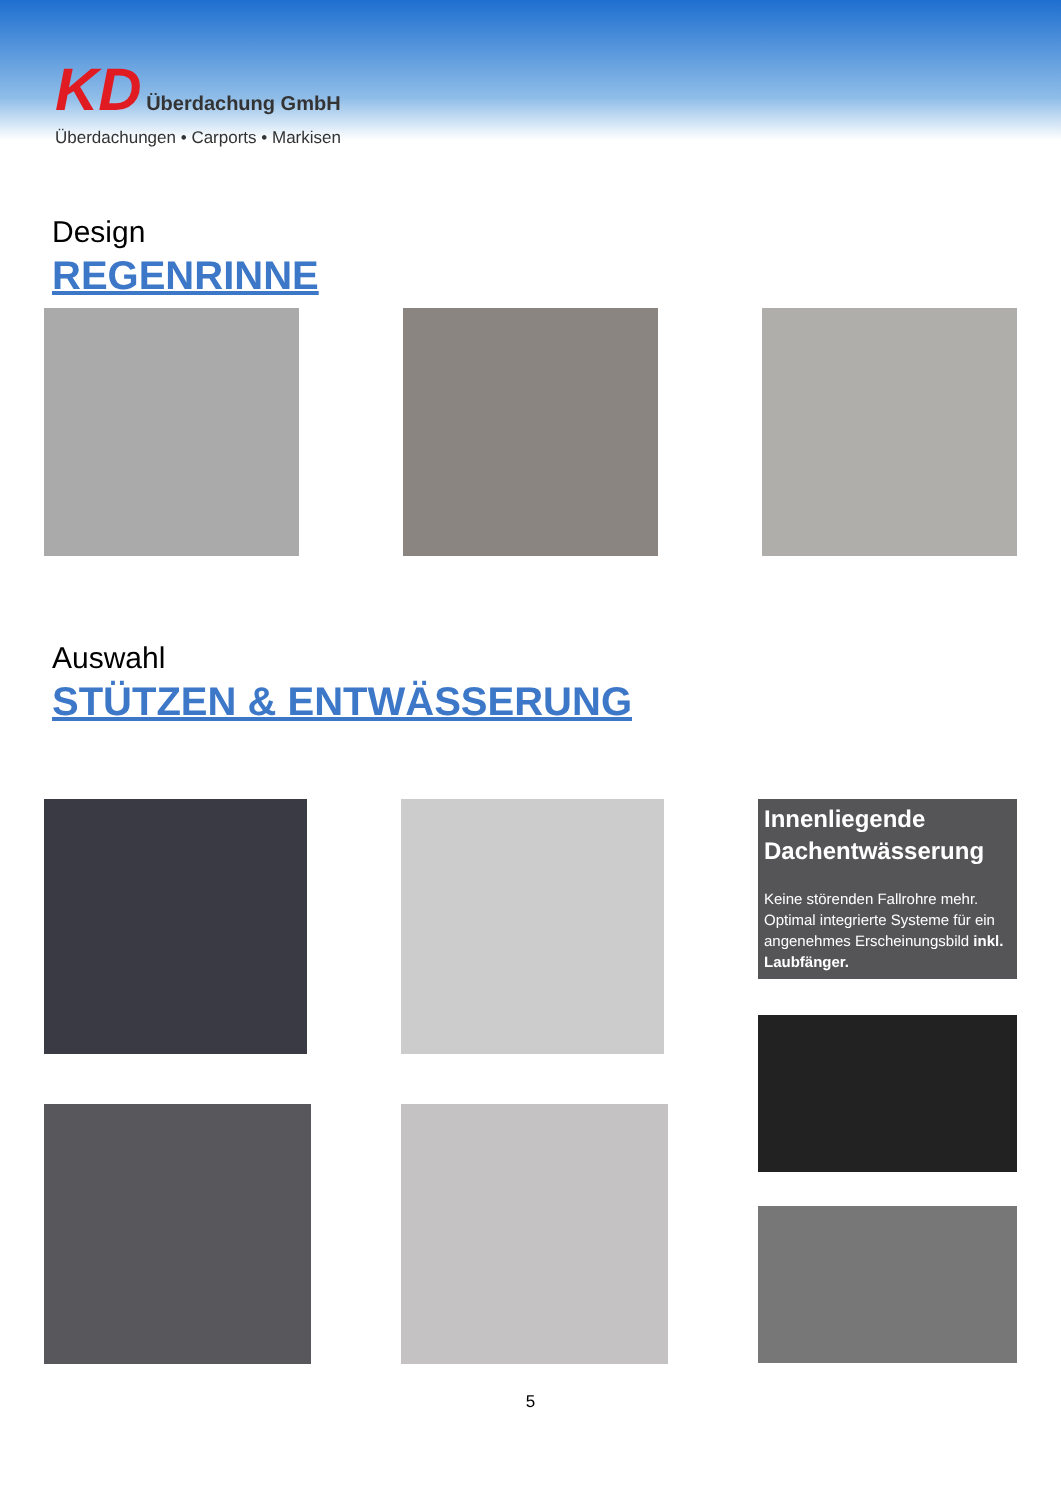KD Überdachung GmbH
Überdachungen • Carports • Markisen
Design
REGENRINNE
Auswahl
STÜTZEN & ENTWÄSSERUNG
Innenliegende Dachentwässerung
Keine störenden Fallrohre mehr. Optimal integrierte Systeme für ein angenehmes Erscheinungsbild inkl. Laubfänger.
5